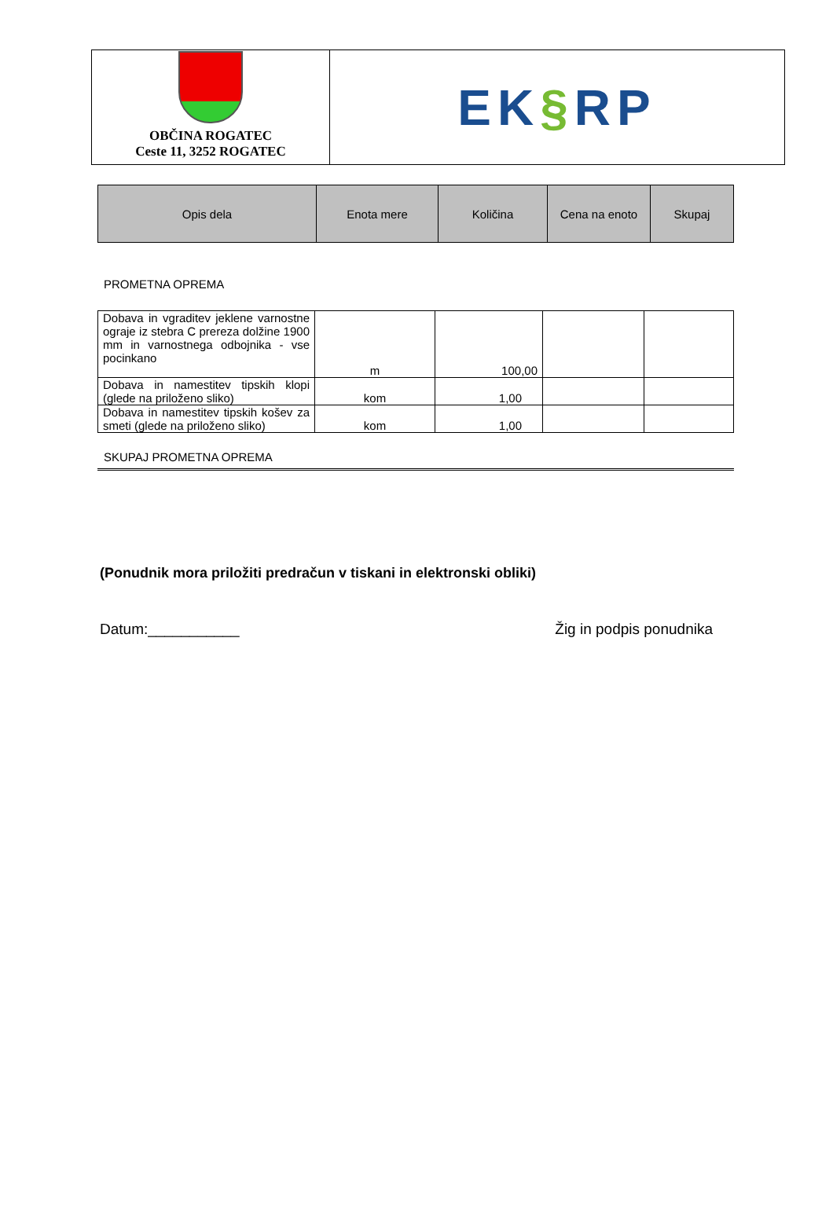| OBČINA ROGATEC Ceste 11, 3252 ROGATEC | EK § RP |
| Opis dela | Enota mere | Količina | Cena na enoto | Skupaj |
| --- | --- | --- | --- | --- |
PROMETNA OPREMA
| Dobava in vgraditev jeklene varnostne ograje iz stebra C prereza dolžine 1900 mm in varnostnega odbojnika - vse pocinkano | m | 100,00 | | |
| Dobava in namestitev tipskih klopi (glede na priloženo sliko) | kom | 1,00 | | |
| Dobava in namestitev tipskih košev za smeti (glede na priloženo sliko) | kom | 1,00 | | |
SKUPAJ PROMETNA OPREMA
(Ponudnik mora priložiti predračun v tiskani in elektronski obliki)
Datum:___________ Žig in podpis ponudnika